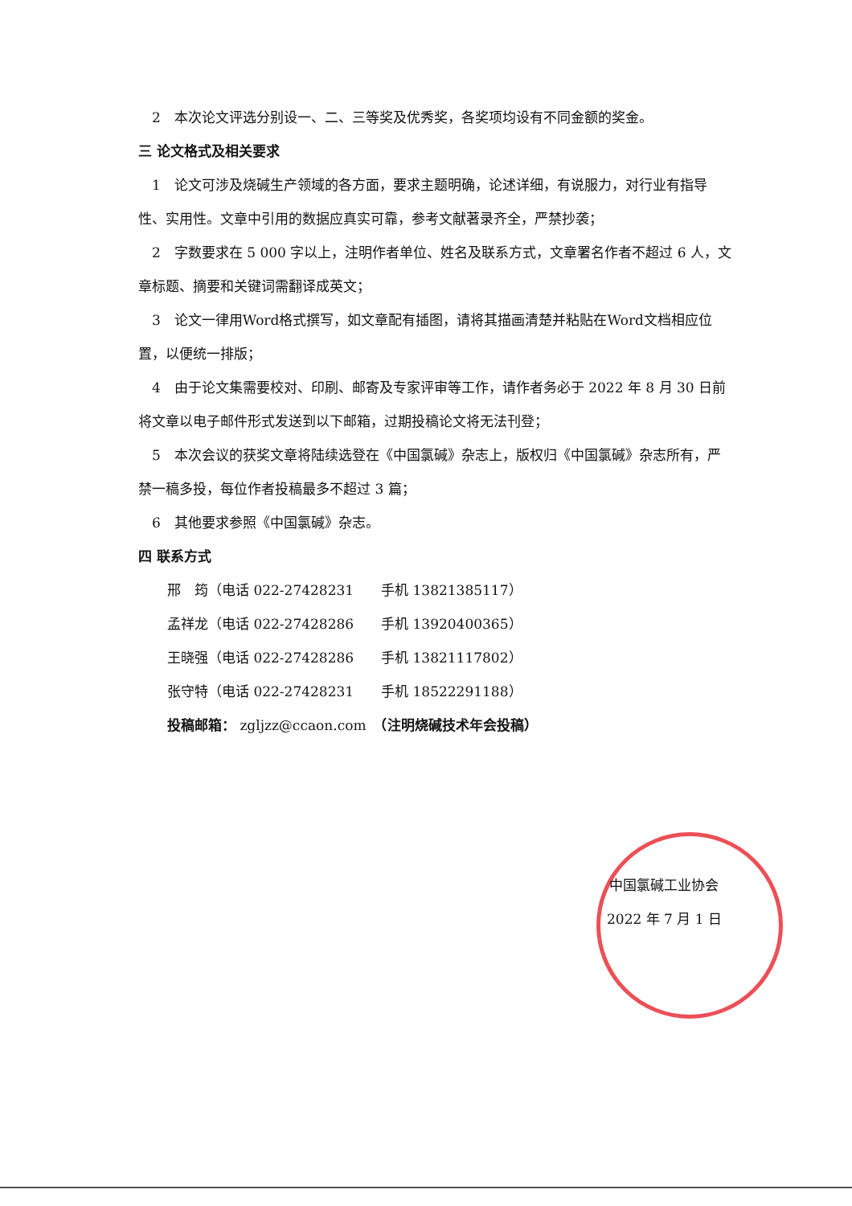2　本次论文评选分别设一、二、三等奖及优秀奖，各奖项均设有不同金额的奖金。
三 论文格式及相关要求
1　论文可涉及烧碱生产领域的各方面，要求主题明确，论述详细，有说服力，对行业有指导性、实用性。文章中引用的数据应真实可靠，参考文献著录齐全，严禁抄袭；
2　字数要求在 5 000 字以上，注明作者单位、姓名及联系方式，文章署名作者不超过 6 人，文章标题、摘要和关键词需翻译成英文；
3　论文一律用Word格式撰写，如文章配有插图，请将其描画清楚并粘贴在Word文档相应位置，以便统一排版；
4　由于论文集需要校对、印刷、邮寄及专家评审等工作，请作者务必于 2022 年 8 月 30 日前将文章以电子邮件形式发送到以下邮箱，过期投稿论文将无法刊登；
5　本次会议的获奖文章将陆续选登在《中国氯碱》杂志上，版权归《中国氯碱》杂志所有，严禁一稿多投，每位作者投稿最多不超过 3 篇；
6　其他要求参照《中国氯碱》杂志。
四 联系方式
邢　筠（电话 022-27428231　　手机 13821385117）
孟祥龙（电话 022-27428286　　手机 13920400365）
王晓强（电话 022-27428286　　手机 13821117802）
张守特（电话 022-27428231　　手机 18522291188）
投稿邮箱： zgljzz@ccaon.com　（注明烧碱技术年会投稿）
中国氯碱工业协会
2022 年 7 月 1 日